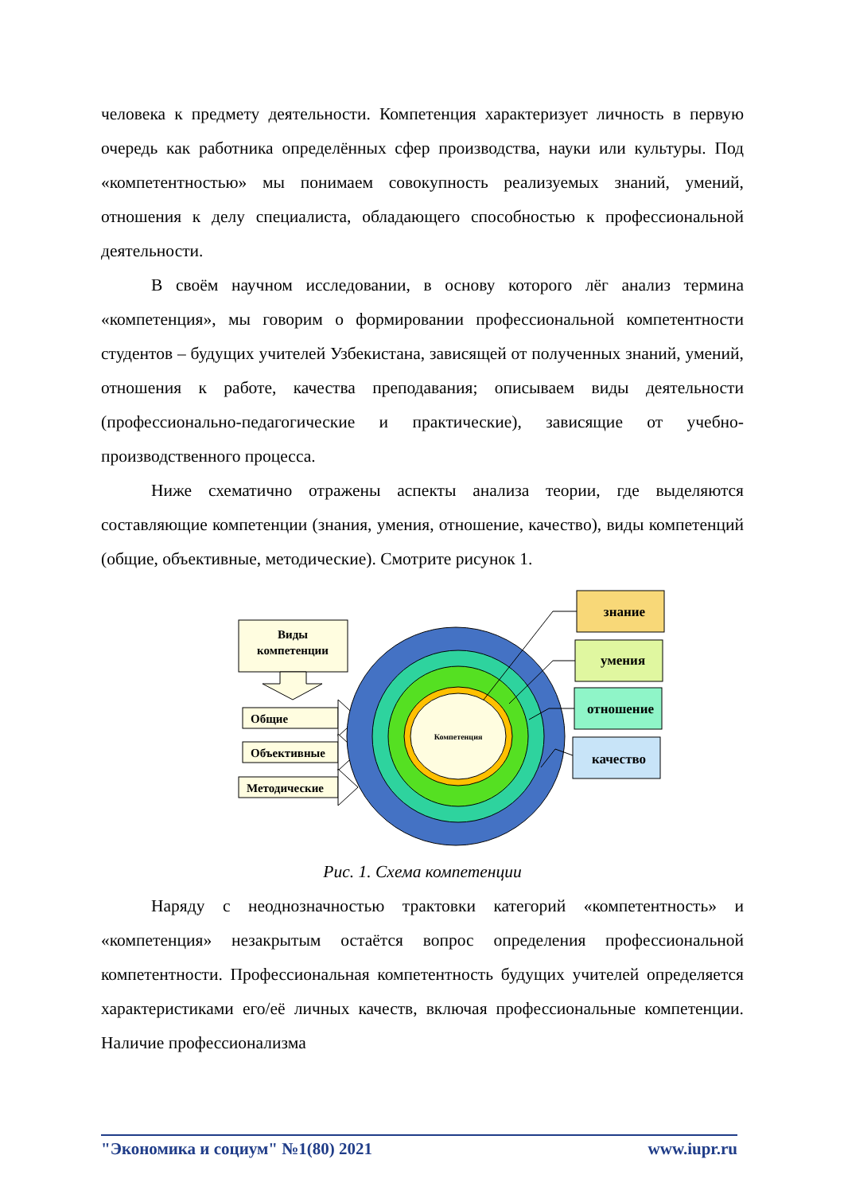человека к предмету деятельности. Компетенция характеризует личность в первую очередь как работника определённых сфер производства, науки или культуры. Под «компетентностью» мы понимаем совокупность реализуемых знаний, умений, отношения к делу специалиста, обладающего способностью к профессиональной деятельности.
В своём научном исследовании, в основу которого лёг анализ термина «компетенция», мы говорим о формировании профессиональной компетентности студентов – будущих учителей Узбекистана, зависящей от полученных знаний, умений, отношения к работе, качества преподавания; описываем виды деятельности (профессионально-педагогические и практические), зависящие от учебно-производственного процесса.
Ниже схематично отражены аспекты анализа теории, где выделяются составляющие компетенции (знания, умения, отношение, качество), виды компетенций (общие, объективные, методические). Смотрите рисунок 1.
Виды
компетенции
Общие
Объективные
Методические
Компетенция
знание
умения
отношение
качество
Рис. 1. Схема компетенции
Наряду с неоднозначностью трактовки категорий «компетентность» и «компетенция» незакрытым остаётся вопрос определения профессиональной компетентности. Профессиональная компетентность будущих учителей определяется характеристиками его/её личных качеств, включая профессиональные компетенции. Наличие профессионализма
"Экономика и социум" №1(80) 2021 www.iupr.ru